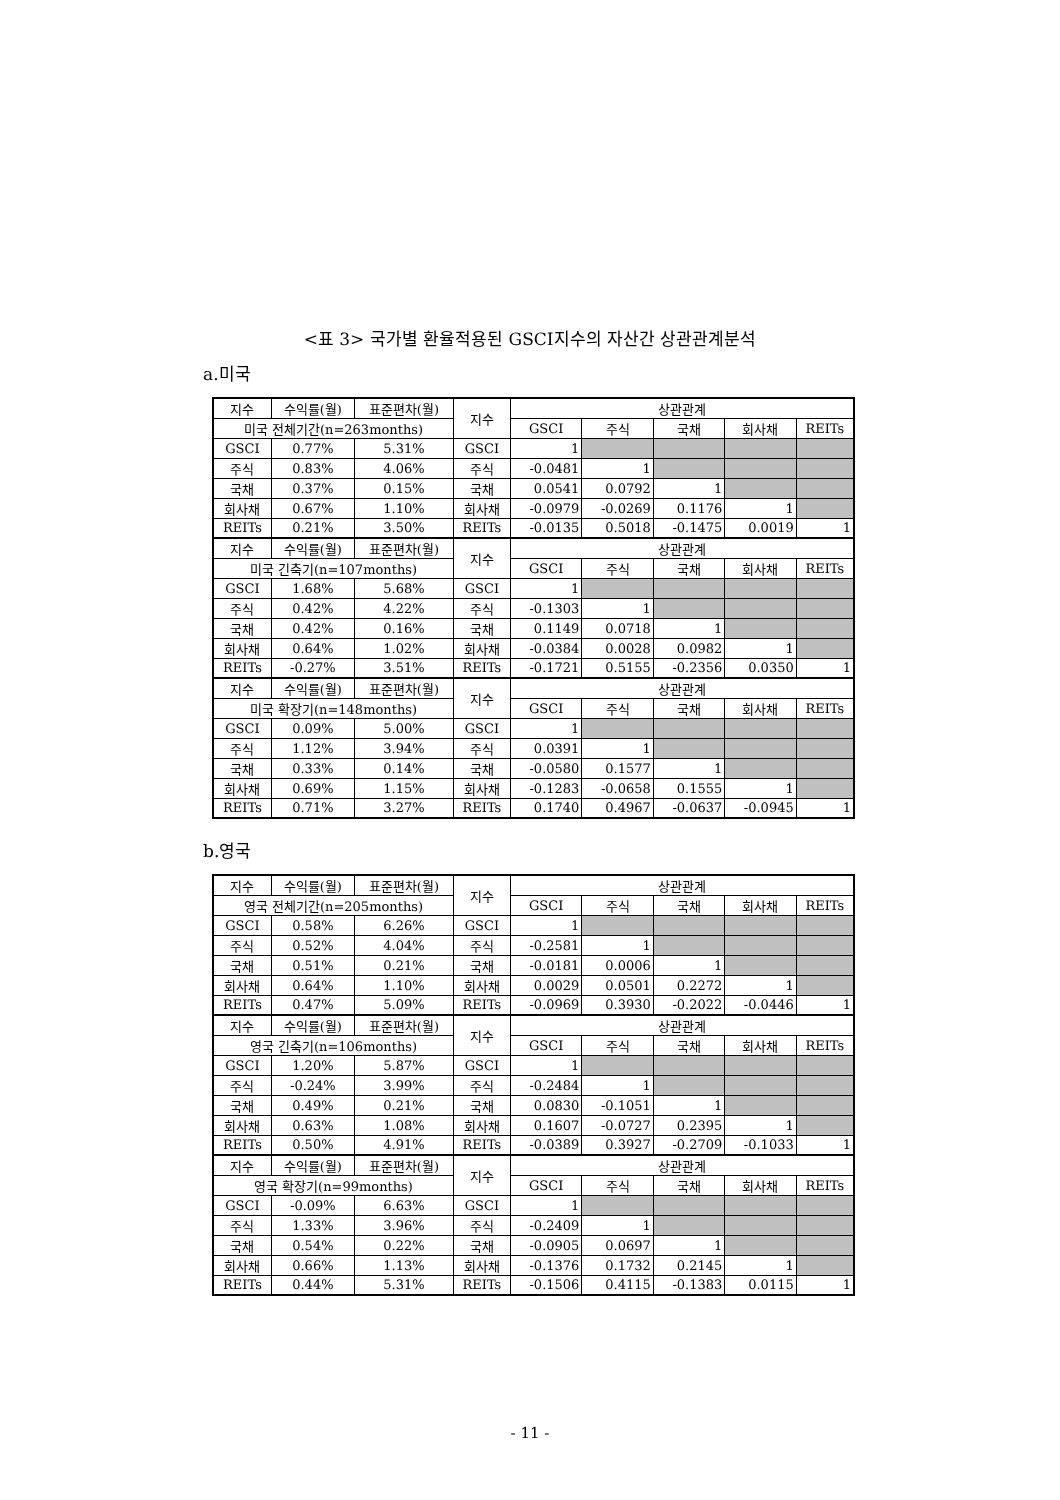<표 3> 국가별 환율적용된 GSCI지수의 자산간 상관관계분석
a.미국
| 지수 | 수익률(월) | 표준편차(월) | 지수 | 상관관계 | | | | |
| 미국 전체기간(n=263months) | | | | GSCI | 주식 | 국채 | 회사채 | REITs |
| GSCI | 0.77% | 5.31% | GSCI | 1 | | | | |
| 주식 | 0.83% | 4.06% | 주식 | -0.0481 | 1 | | | |
| 국채 | 0.37% | 0.15% | 국채 | 0.0541 | 0.0792 | 1 | | |
| 회사채 | 0.67% | 1.10% | 회사채 | -0.0979 | -0.0269 | 0.1176 | 1 | |
| REITs | 0.21% | 3.50% | REITs | -0.0135 | 0.5018 | -0.1475 | 0.0019 | 1 |
| 지수 | 수익률(월) | 표준편차(월) | 지수 | 상관관계 | | | | |
| 미국 긴축기(n=107months) | | | | GSCI | 주식 | 국채 | 회사채 | REITs |
| GSCI | 1.68% | 5.68% | GSCI | 1 | | | | |
| 주식 | 0.42% | 4.22% | 주식 | -0.1303 | 1 | | | |
| 국채 | 0.42% | 0.16% | 국채 | 0.1149 | 0.0718 | 1 | | |
| 회사채 | 0.64% | 1.02% | 회사채 | -0.0384 | 0.0028 | 0.0982 | 1 | |
| REITs | -0.27% | 3.51% | REITs | -0.1721 | 0.5155 | -0.2356 | 0.0350 | 1 |
| 지수 | 수익률(월) | 표준편차(월) | 지수 | 상관관계 | | | | |
| 미국 확장기(n=148months) | | | | GSCI | 주식 | 국채 | 회사채 | REITs |
| GSCI | 0.09% | 5.00% | GSCI | 1 | | | | |
| 주식 | 1.12% | 3.94% | 주식 | 0.0391 | 1 | | | |
| 국채 | 0.33% | 0.14% | 국채 | -0.0580 | 0.1577 | 1 | | |
| 회사채 | 0.69% | 1.15% | 회사채 | -0.1283 | -0.0658 | 0.1555 | 1 | |
| REITs | 0.71% | 3.27% | REITs | 0.1740 | 0.4967 | -0.0637 | -0.0945 | 1 |
b.영국
| 지수 | 수익률(월) | 표준편차(월) | 지수 | 상관관계 | | | | |
| 영국 전체기간(n=205months) | | | | GSCI | 주식 | 국채 | 회사채 | REITs |
| GSCI | 0.58% | 6.26% | GSCI | 1 | | | | |
| 주식 | 0.52% | 4.04% | 주식 | -0.2581 | 1 | | | |
| 국채 | 0.51% | 0.21% | 국채 | -0.0181 | 0.0006 | 1 | | |
| 회사채 | 0.64% | 1.10% | 회사채 | 0.0029 | 0.0501 | 0.2272 | 1 | |
| REITs | 0.47% | 5.09% | REITs | -0.0969 | 0.3930 | -0.2022 | -0.0446 | 1 |
| 지수 | 수익률(월) | 표준편차(월) | 지수 | 상관관계 | | | | |
| 영국 긴축기(n=106months) | | | | GSCI | 주식 | 국채 | 회사채 | REITs |
| GSCI | 1.20% | 5.87% | GSCI | 1 | | | | |
| 주식 | -0.24% | 3.99% | 주식 | -0.2484 | 1 | | | |
| 국채 | 0.49% | 0.21% | 국채 | 0.0830 | -0.1051 | 1 | | |
| 회사채 | 0.63% | 1.08% | 회사채 | 0.1607 | -0.0727 | 0.2395 | 1 | |
| REITs | 0.50% | 4.91% | REITs | -0.0389 | 0.3927 | -0.2709 | -0.1033 | 1 |
| 지수 | 수익률(월) | 표준편차(월) | 지수 | 상관관계 | | | | |
| 영국 확장기(n=99months) | | | | GSCI | 주식 | 국채 | 회사채 | REITs |
| GSCI | -0.09% | 6.63% | GSCI | 1 | | | | |
| 주식 | 1.33% | 3.96% | 주식 | -0.2409 | 1 | | | |
| 국채 | 0.54% | 0.22% | 국채 | -0.0905 | 0.0697 | 1 | | |
| 회사채 | 0.66% | 1.13% | 회사채 | -0.1376 | 0.1732 | 0.2145 | 1 | |
| REITs | 0.44% | 5.31% | REITs | -0.1506 | 0.4115 | -0.1383 | 0.0115 | 1 |
- 11 -